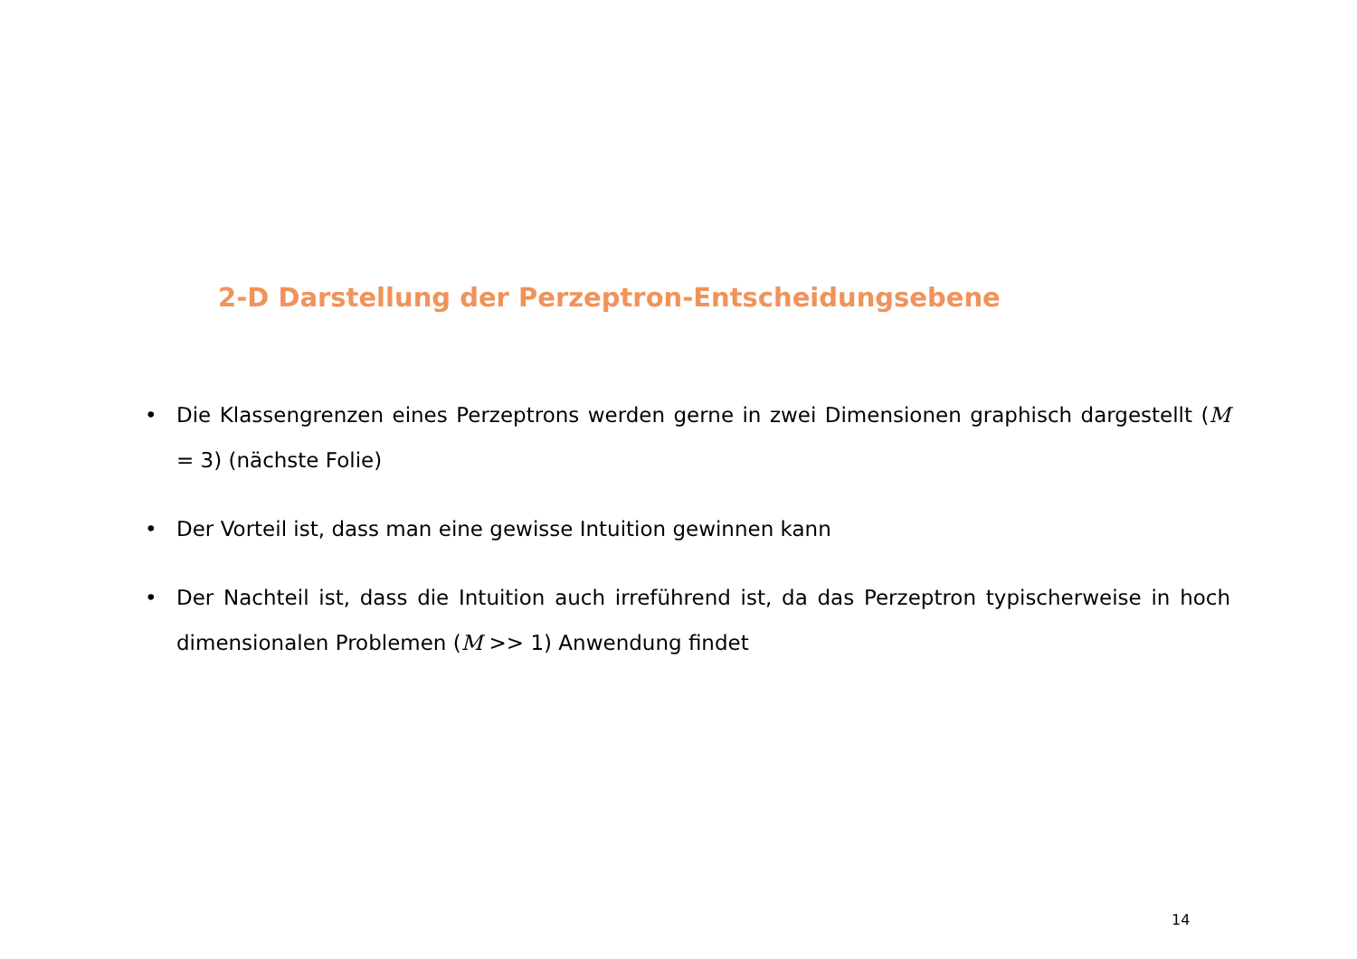2-D Darstellung der Perzeptron-Entscheidungsebene
• Die Klassengrenzen eines Perzeptrons werden gerne in zwei Dimensionen graphisch dargestellt (M = 3) (nächste Folie)
• Der Vorteil ist, dass man eine gewisse Intuition gewinnen kann
• Der Nachteil ist, dass die Intuition auch irreführend ist, da das Perzeptron typischerweise in hoch dimensionalen Problemen (M >> 1) Anwendung findet
14